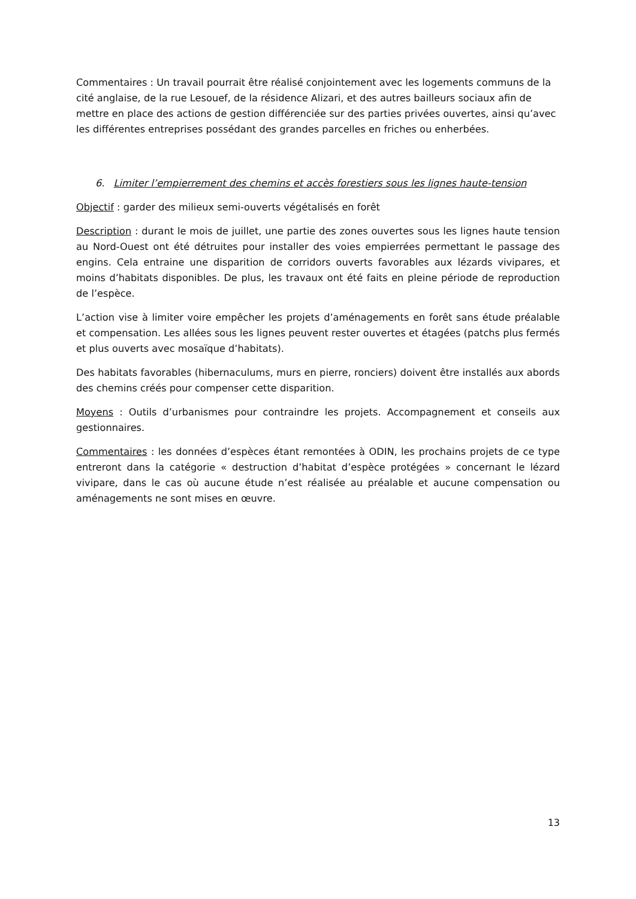Commentaires : Un travail pourrait être réalisé conjointement avec les logements communs de la cité anglaise, de la rue Lesouef, de la résidence Alizari, et des autres bailleurs sociaux afin de mettre en place des actions de gestion différenciée sur des parties privées ouvertes, ainsi qu’avec les différentes entreprises possédant des grandes parcelles en friches ou enherbées.
6. Limiter l’empierrement des chemins et accès forestiers sous les lignes haute-tension
Objectif : garder des milieux semi-ouverts végétalisés en forêt
Description : durant le mois de juillet, une partie des zones ouvertes sous les lignes haute tension au Nord-Ouest ont été détruites pour installer des voies empierrées permettant le passage des engins. Cela entraine une disparition de corridors ouverts favorables aux lézards vivipares, et moins d’habitats disponibles. De plus, les travaux ont été faits en pleine période de reproduction de l’espèce.
L’action vise à limiter voire empêcher les projets d’aménagements en forêt sans étude préalable et compensation. Les allées sous les lignes peuvent rester ouvertes et étagées (patchs plus fermés et plus ouverts avec mosaïque d’habitats).
Des habitats favorables (hibernaculums, murs en pierre, ronciers) doivent être installés aux abords des chemins créés pour compenser cette disparition.
Moyens : Outils d’urbanismes pour contraindre les projets. Accompagnement et conseils aux gestionnaires.
Commentaires : les données d’espèces étant remontées à ODIN, les prochains projets de ce type entreront dans la catégorie « destruction d’habitat d’espèce protégées » concernant le lézard vivipare, dans le cas où aucune étude n’est réalisée au préalable et aucune compensation ou aménagements ne sont mises en œuvre.
13